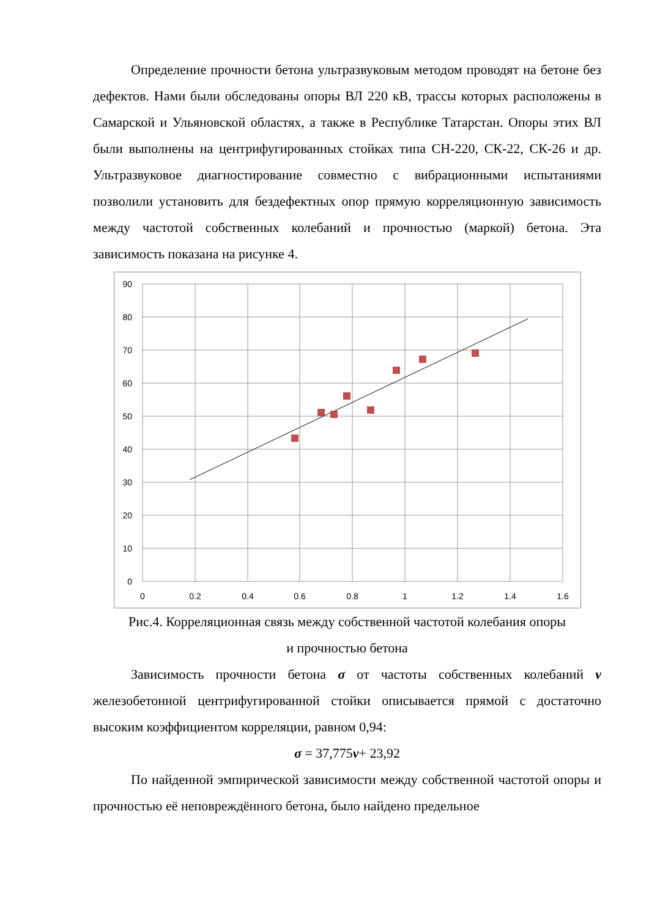Определение прочности бетона ультразвуковым методом проводят на бетоне без дефектов. Нами были обследованы опоры ВЛ 220 кВ, трассы которых расположены в Самарской и Ульяновской областях, а также в Республике Татарстан. Опоры этих ВЛ были выполнены на центрифугированных стойках типа СН-220, СК-22, СК-26 и др. Ультразвуковое диагностирование совместно с вибрационными испытаниями позволили установить для бездефектных опор прямую корреляционную зависимость между частотой собственных колебаний и прочностью (маркой) бетона. Эта зависимость показана на рисунке 4.
90
80
70
60
50
40
30
20
10
0
0
0.2
0.4
0.6
0.8
1
1.2
1.4
1.6
Рис.4. Корреляционная связь между собственной частотой колебания опоры
и прочностью бетона
Зависимость прочности бетона σ от частоты собственных колебаний ν железобетонной центрифугированной стойки описывается прямой с достаточно высоким коэффициентом корреляции, равном 0,94:
σ = 37,775ν+ 23,92
По найденной эмпирической зависимости между собственной частотой опоры и прочностью её неповреждённого бетона, было найдено предельное